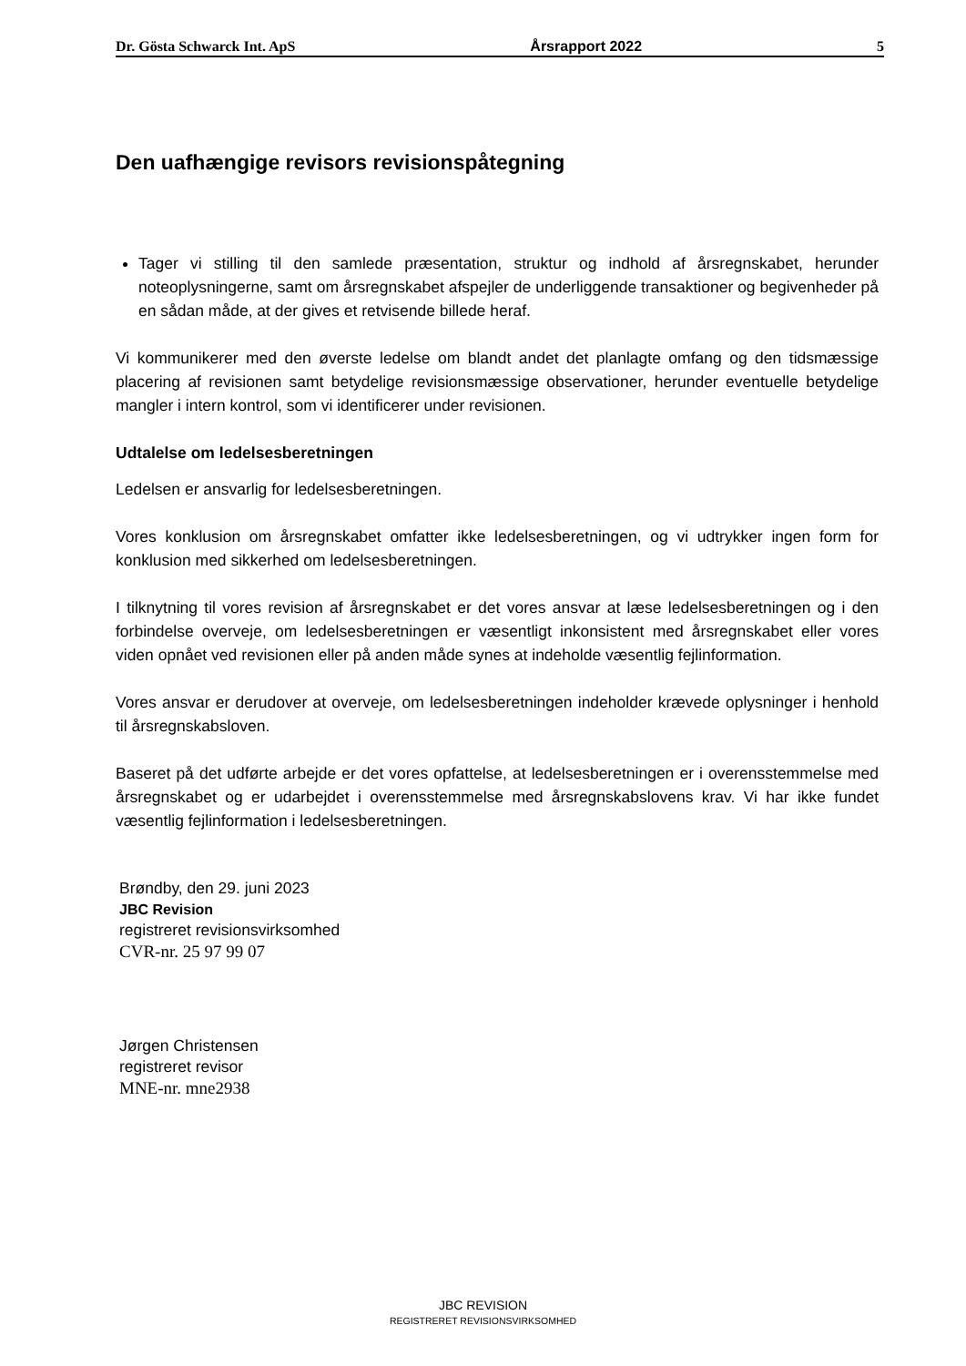Dr. Gösta Schwarck Int. ApS Årsrapport 2022 5
Den uafhængige revisors revisionspåtegning
Tager vi stilling til den samlede præsentation, struktur og indhold af årsregnskabet, herunder noteoplysningerne, samt om årsregnskabet afspejler de underliggende transaktioner og begivenheder på en sådan måde, at der gives et retvisende billede heraf.
Vi kommunikerer med den øverste ledelse om blandt andet det planlagte omfang og den tidsmæssige placering af revisionen samt betydelige revisionsmæssige observationer, herunder eventuelle betydelige mangler i intern kontrol, som vi identificerer under revisionen.
Udtalelse om ledelsesberetningen
Ledelsen er ansvarlig for ledelsesberetningen.
Vores konklusion om årsregnskabet omfatter ikke ledelsesberetningen, og vi udtrykker ingen form for konklusion med sikkerhed om ledelsesberetningen.
I tilknytning til vores revision af årsregnskabet er det vores ansvar at læse ledelsesberetningen og i den forbindelse overveje, om ledelsesberetningen er væsentligt inkonsistent med årsregnskabet eller vores viden opnået ved revisionen eller på anden måde synes at indeholde væsentlig fejlinformation.
Vores ansvar er derudover at overveje, om ledelsesberetningen indeholder krævede oplysninger i henhold til årsregnskabsloven.
Baseret på det udførte arbejde er det vores opfattelse, at ledelsesberetningen er i overensstemmelse med årsregnskabet og er udarbejdet i overensstemmelse med årsregnskabslovens krav. Vi har ikke fundet væsentlig fejlinformation i ledelsesberetningen.
Brøndby, den 29. juni 2023
JBC Revision
registreret revisionsvirksomhed
CVR-nr. 25 97 99 07
Jørgen Christensen
registreret revisor
MNE-nr. mne2938
JBC REVISION
REGISTRERET REVISIONSVIRKSOMHED